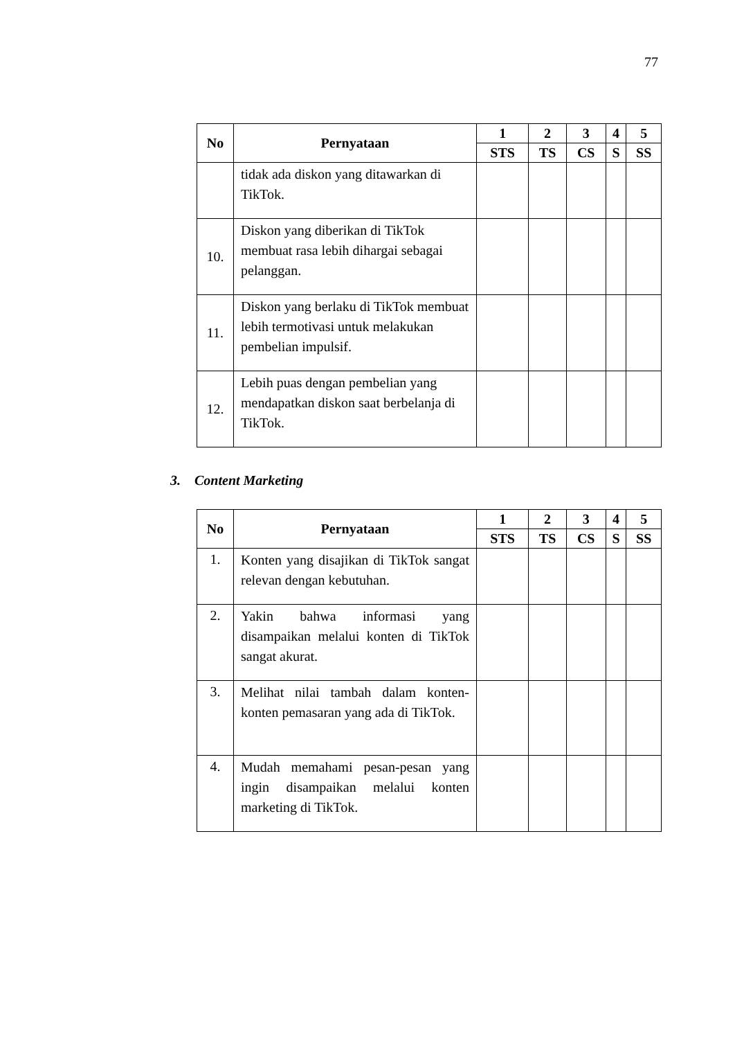77
| No | Pernyataan | 1 | 2 | 3 | 4 | 5 |
| --- | --- | --- | --- | --- | --- | --- |
| | | STS | TS | CS | S | SS |
| | tidak ada diskon yang ditawarkan di TikTok. | | | | | |
| 10. | Diskon yang diberikan di TikTok membuat rasa lebih dihargai sebagai pelanggan. | | | | | |
| 11. | Diskon yang berlaku di TikTok membuat lebih termotivasi untuk melakukan pembelian impulsif. | | | | | |
| 12. | Lebih puas dengan pembelian yang mendapatkan diskon saat berbelanja di TikTok. | | | | | |
3. Content Marketing
| No | Pernyataan | 1 | 2 | 3 | 4 | 5 |
| --- | --- | --- | --- | --- | --- | --- |
| | | STS | TS | CS | S | SS |
| 1. | Konten yang disajikan di TikTok sangat relevan dengan kebutuhan. | | | | | |
| 2. | Yakin bahwa informasi yang disampaikan melalui konten di TikTok sangat akurat. | | | | | |
| 3. | Melihat nilai tambah dalam konten-konten pemasaran yang ada di TikTok. | | | | | |
| 4. | Mudah memahami pesan-pesan yang ingin disampaikan melalui konten marketing di TikTok. | | | | | |